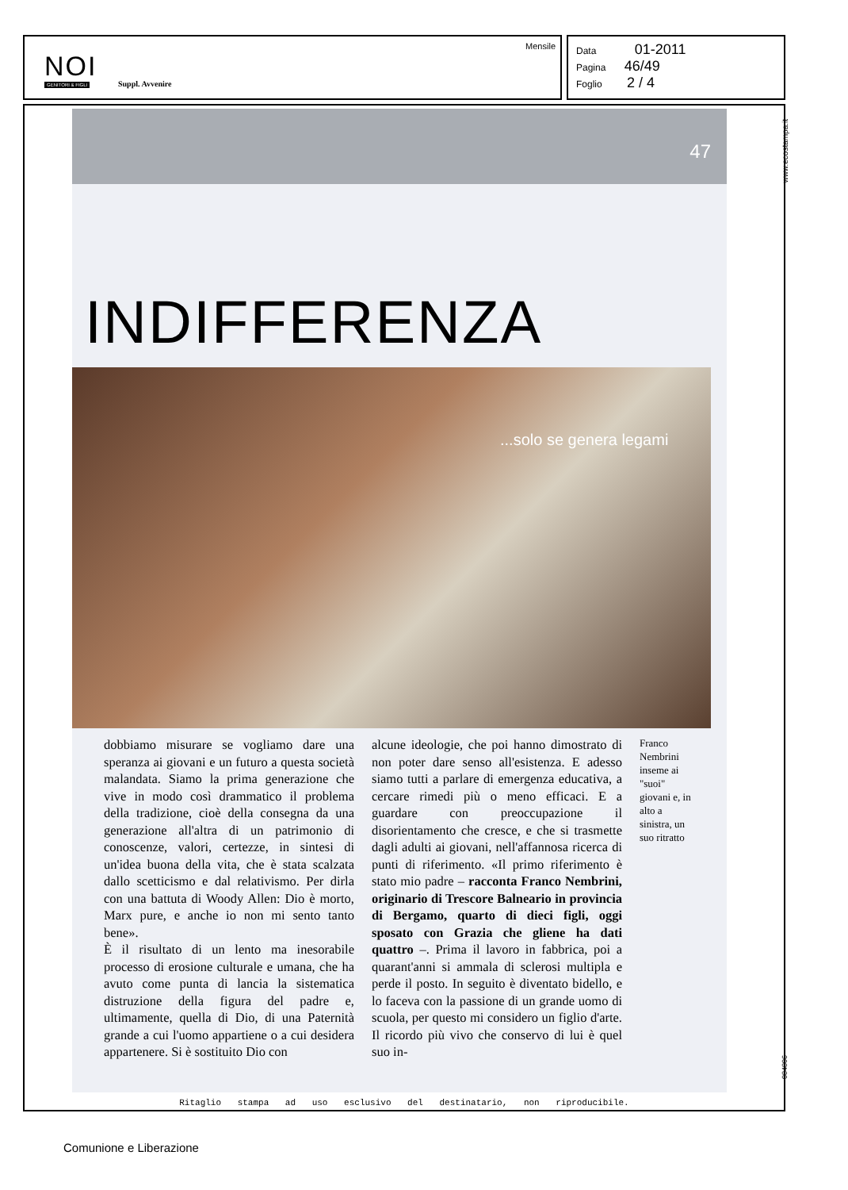NOI
GENITORI & FIGLI Suppl. Avvenire
Mensile
Data 01-2011
Pagina 46/49
Foglio 2 / 4
www.ecostampa.it
47
INDIFFERENZA
...solo se genera legami
dobbiamo misurare se vogliamo dare una speranza ai giovani e un futuro a questa società malandata. Siamo la prima generazione che vive in modo così drammatico il problema della tradizione, cioè della consegna da una generazione all'altra di un patrimonio di conoscenze, valori, certezze, in sintesi di un'idea buona della vita, che è stata scalzata dallo scetticismo e dal relativismo. Per dirla con una battuta di Woody Allen: Dio è morto, Marx pure, e anche io non mi sento tanto bene».
È il risultato di un lento ma inesorabile processo di erosione culturale e umana, che ha avuto come punta di lancia la sistematica distruzione della figura del padre e, ultimamente, quella di Dio, di una Paternità grande a cui l'uomo appartiene o a cui desidera appartenere. Si è sostituito Dio con
alcune ideologie, che poi hanno dimostrato di non poter dare senso all'esistenza. E adesso siamo tutti a parlare di emergenza educativa, a cercare rimedi più o meno efficaci. E a guardare con preoccupazione il disorientamento che cresce, e che si trasmette dagli adulti ai giovani, nell'affannosa ricerca di punti di riferimento. «Il primo riferimento è stato mio padre – racconta Franco Nembrini, originario di Trescore Balneario in provincia di Bergamo, quarto di dieci figli, oggi sposato con Grazia che gliene ha dati quattro –. Prima il lavoro in fabbrica, poi a quarant'anni si ammala di sclerosi multipla e perde il posto. In seguito è diventato bidello, e lo faceva con la passione di un grande uomo di scuola, per questo mi considero un figlio d'arte. Il ricordo più vivo che conservo di lui è quel suo in-
Franco Nembrini inseme ai "suoi" giovani e, in alto a sinistra, un suo ritratto
084806
Ritaglio stampa ad uso esclusivo del destinatario, non riproducibile.
Comunione e Liberazione